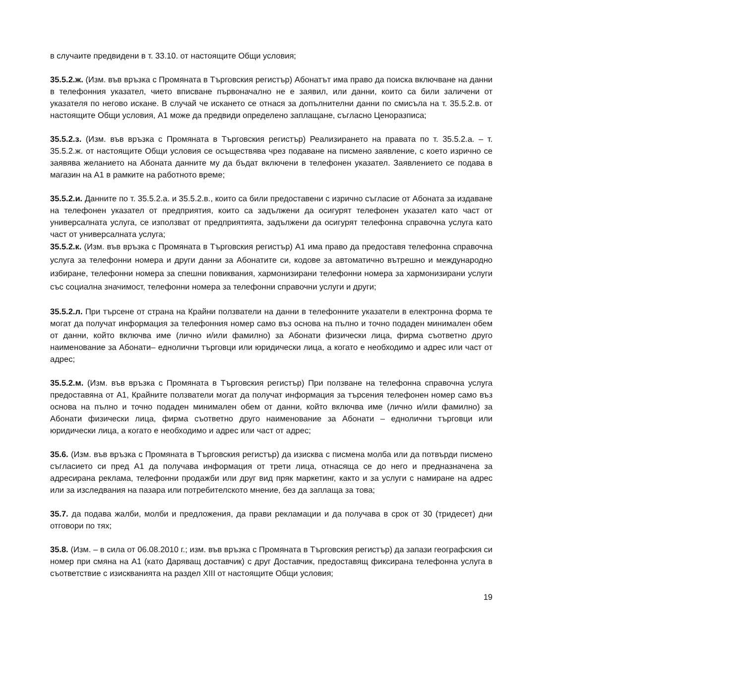в случаите предвидени в т. 33.10. от настоящите Общи условия;
35.5.2.ж. (Изм. във връзка с Промяната в Търговския регистър) Абонатът има право да поиска включване на данни в телефонния указател, чието вписване първоначално не е заявил, или данни, които са били заличени от указателя по негово искане. В случай че искането се отнася за допълнителни данни по смисъла на т. 35.5.2.в. от настоящите Общи условия, А1 може да предвиди определено заплащане, съгласно Ценоразписа;
35.5.2.з. (Изм. във връзка с Промяната в Търговския регистър) Реализирането на правата по т. 35.5.2.а. – т. 35.5.2.ж. от настоящите Общи условия се осъществява чрез подаване на писмено заявление, с което изрично се заявява желанието на Абоната данните му да бъдат включени в телефонен указател. Заявлението се подава в магазин на А1 в рамките на работното време;
35.5.2.и. Данните по т. 35.5.2.а. и 35.5.2.в., които са били предоставени с изрично съгласие от Абоната за издаване на телефонен указател от предприятия, които са задължени да осигурят телефонен указател като част от универсалната услуга, се използват от предприятията, задължени да осигурят телефонна справочна услуга като част от универсалната услуга;
35.5.2.к. (Изм. във връзка с Промяната в Търговския регистър) А1 има право да предоставя телефонна справочна услуга за телефонни номера и други данни за Абонатите си, кодове за автоматично вътрешно и международно избиране, телефонни номера за спешни повиквания, хармонизирани телефонни номера за хармонизирани услуги със социална значимост, телефонни номера за телефонни справочни услуги и други;
35.5.2.л. При търсене от страна на Крайни ползватели на данни в телефонните указатели в електронна форма те могат да получат информация за телефонния номер само въз основа на пълно и точно подаден минимален обем от данни, който включва име (лично и/или фамилно) за Абонати физически лица, фирма съответно друго наименование за Абонати– еднолични търговци или юридически лица, а когато е необходимо и адрес или част от адрес;
35.5.2.м. (Изм. във връзка с Промяната в Търговския регистър) При ползване на телефонна справочна услуга предоставяна от А1, Крайните ползватели могат да получат информация за търсения телефонен номер само въз основа на пълно и точно подаден минимален обем от данни, който включва име (лично и/или фамилно) за Абонати физически лица, фирма съответно друго наименование за Абонати – еднолични търговци или юридически лица, а когато е необходимо и адрес или част от адрес;
35.6. (Изм. във връзка с Промяната в Търговския регистър) да изисква с писмена молба или да потвърди писмено съгласието си пред А1 да получава информация от трети лица, отнасяща се до него и предназначена за адресирана реклама, телефонни продажби или друг вид пряк маркетинг, както и за услуги с намиране на адрес или за изследвания на пазара или потребителското мнение, без да заплаща за това;
35.7. да подава жалби, молби и предложения, да прави рекламации и да получава в срок от 30 (тридесет) дни отговори по тях;
35.8. (Изм. – в сила от 06.08.2010 г.; изм. във връзка с Промяната в Търговския регистър) да запази географския си номер при смяна на А1 (като Даряващ доставчик) с друг Доставчик, предоставящ фиксирана телефонна услуга в съответствие с изискванията на раздел XIII от настоящите Общи условия;
19